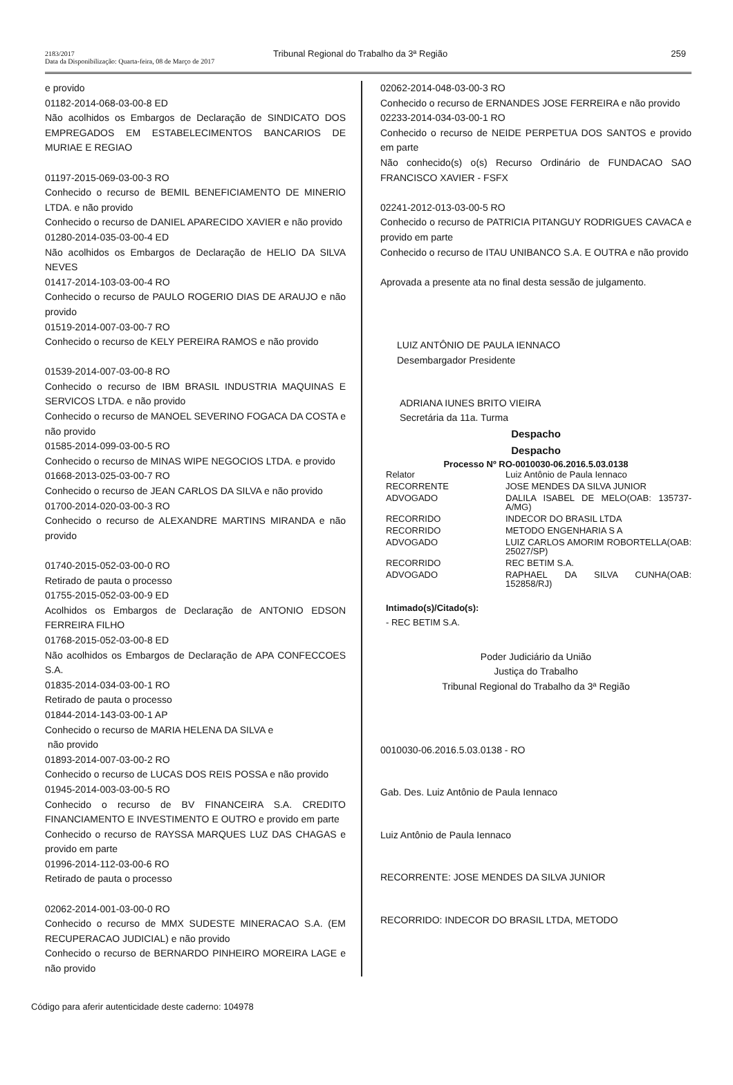2183/2017
Data da Disponibilização: Quarta-feira, 08 de Março de 2017
Tribunal Regional do Trabalho da 3ª Região
259
e provido
01182-2014-068-03-00-8 ED
Não acolhidos os Embargos de Declaração de SINDICATO DOS EMPREGADOS EM ESTABELECIMENTOS BANCARIOS DE MURIAE E REGIAO
01197-2015-069-03-00-3 RO
Conhecido o recurso de BEMIL BENEFICIAMENTO DE MINERIO LTDA. e não provido
Conhecido o recurso de DANIEL APARECIDO XAVIER e não provido
01280-2014-035-03-00-4 ED
Não acolhidos os Embargos de Declaração de HELIO DA SILVA NEVES
01417-2014-103-03-00-4 RO
Conhecido o recurso de PAULO ROGERIO DIAS DE ARAUJO e não provido
01519-2014-007-03-00-7 RO
Conhecido o recurso de KELY PEREIRA RAMOS e não provido
01539-2014-007-03-00-8 RO
Conhecido o recurso de IBM BRASIL INDUSTRIA MAQUINAS E SERVICOS LTDA. e não provido
Conhecido o recurso de MANOEL SEVERINO FOGACA DA COSTA e não provido
01585-2014-099-03-00-5 RO
Conhecido o recurso de MINAS WIPE NEGOCIOS LTDA. e provido
01668-2013-025-03-00-7 RO
Conhecido o recurso de JEAN CARLOS DA SILVA e não provido
01700-2014-020-03-00-3 RO
Conhecido o recurso de ALEXANDRE MARTINS MIRANDA e não provido
01740-2015-052-03-00-0 RO
Retirado de pauta o processo
01755-2015-052-03-00-9 ED
Acolhidos os Embargos de Declaração de ANTONIO EDSON FERREIRA FILHO
01768-2015-052-03-00-8 ED
Não acolhidos os Embargos de Declaração de APA CONFECCOES S.A.
01835-2014-034-03-00-1 RO
Retirado de pauta o processo
01844-2014-143-03-00-1 AP
Conhecido o recurso de MARIA HELENA DA SILVA e
não provido
01893-2014-007-03-00-2 RO
Conhecido o recurso de LUCAS DOS REIS POSSA e não provido
01945-2014-003-03-00-5 RO
Conhecido o recurso de BV FINANCEIRA S.A. CREDITO FINANCIAMENTO E INVESTIMENTO E OUTRO e provido em parte
Conhecido o recurso de RAYSSA MARQUES LUZ DAS CHAGAS e provido em parte
01996-2014-112-03-00-6 RO
Retirado de pauta o processo
02062-2014-001-03-00-0 RO
Conhecido o recurso de MMX SUDESTE MINERACAO S.A. (EM RECUPERACAO JUDICIAL) e não provido
Conhecido o recurso de BERNARDO PINHEIRO MOREIRA LAGE e não provido
02062-2014-048-03-00-3 RO
Conhecido o recurso de ERNANDES JOSE FERREIRA e não provido
02233-2014-034-03-00-1 RO
Conhecido o recurso de NEIDE PERPETUA DOS SANTOS e provido em parte
Não conhecido(s) o(s) Recurso Ordinário de FUNDACAO SAO FRANCISCO XAVIER - FSFX
02241-2012-013-03-00-5 RO
Conhecido o recurso de PATRICIA PITANGUY RODRIGUES CAVACA e provido em parte
Conhecido o recurso de ITAU UNIBANCO S.A. E OUTRA e não provido
Aprovada a presente ata no final desta sessão de julgamento.
LUIZ ANTÔNIO DE PAULA IENNACO
Desembargador Presidente
ADRIANA IUNES BRITO VIEIRA
Secretária da 11a. Turma
Despacho
Despacho
Processo Nº RO-0010030-06.2016.5.03.0138
| Relator | Luiz Antônio de Paula Iennaco |
| RECORRENTE | JOSE MENDES DA SILVA JUNIOR |
| ADVOGADO | DALILA ISABEL DE MELO(OAB: 135737-A/MG) |
| RECORRIDO | INDECOR DO BRASIL LTDA |
| RECORRIDO | METODO ENGENHARIA S A |
| ADVOGADO | LUIZ CARLOS AMORIM ROBORTELLA(OAB: 25027/SP) |
| RECORRIDO | REC BETIM S.A. |
| ADVOGADO | RAPHAEL DA SILVA CUNHA(OAB: 152858/RJ) |
Intimado(s)/Citado(s):
- REC BETIM S.A.
Poder Judiciário da União
Justiça do Trabalho
Tribunal Regional do Trabalho da 3ª Região
0010030-06.2016.5.03.0138 - RO
Gab. Des. Luiz Antônio de Paula Iennaco
Luiz Antônio de Paula Iennaco
RECORRENTE: JOSE MENDES DA SILVA JUNIOR
RECORRIDO: INDECOR DO BRASIL LTDA, METODO
Código para aferir autenticidade deste caderno: 104978